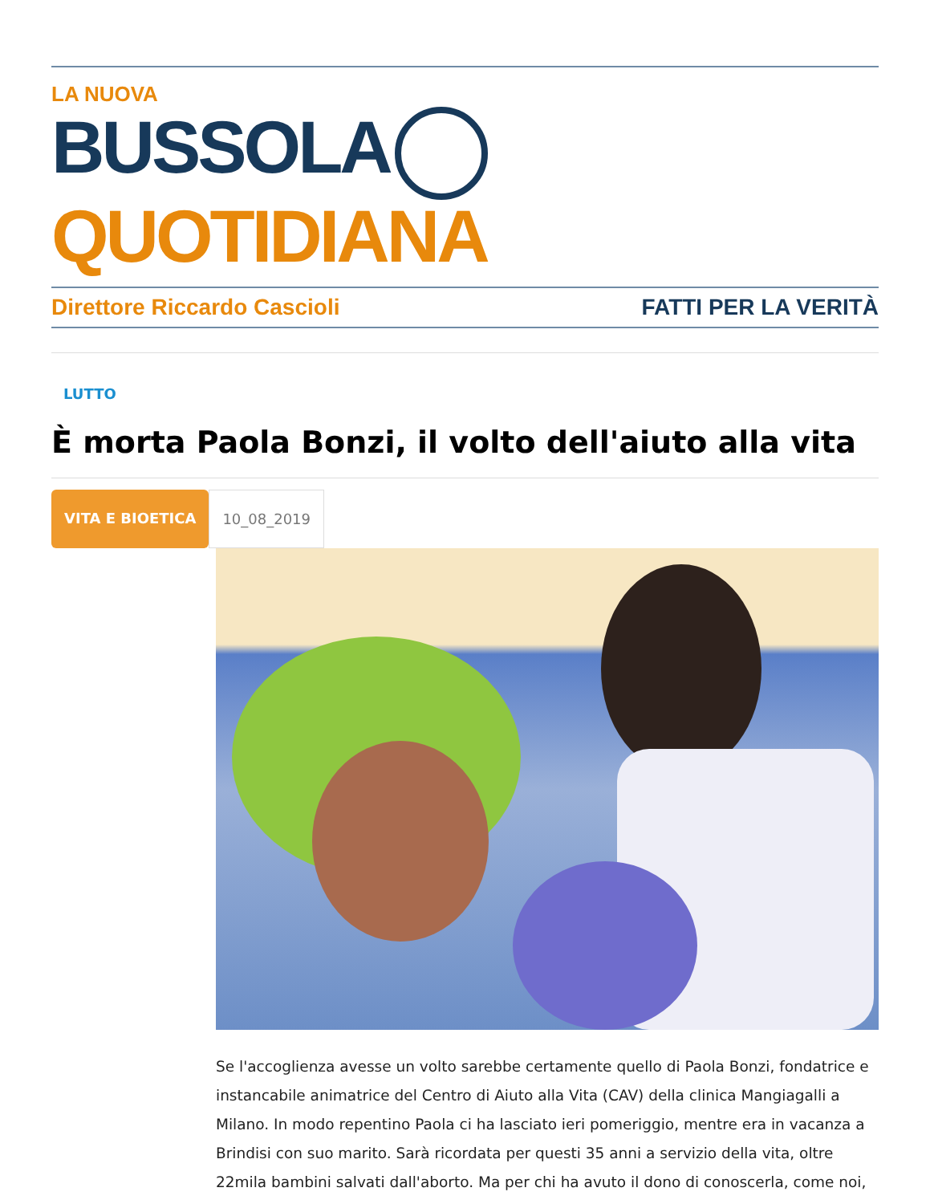LA NUOVA
BUSSOLA QUOTIDIANA
Direttore Riccardo Cascioli FATTI PER LA VERITÀ
LUTTO
È morta Paola Bonzi, il volto dell'aiuto alla vita
VITA E BIOETICA 10_08_2019
Se l'accoglienza avesse un volto sarebbe certamente quello di Paola Bonzi, fondatrice e instancabile animatrice del Centro di Aiuto alla Vita (CAV) della clinica Mangiagalli a Milano. In modo repentino Paola ci ha lasciato ieri pomeriggio, mentre era in vacanza a Brindisi con suo marito. Sarà ricordata per questi 35 anni a servizio della vita, oltre 22mila bambini salvati dall'aborto. Ma per chi ha avuto il dono di conoscerla, come noi,